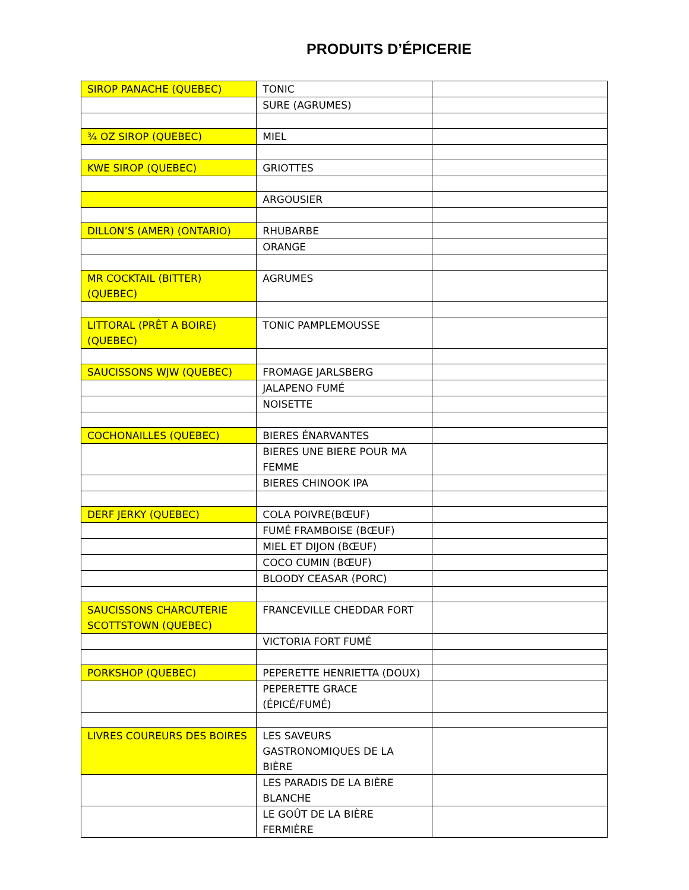PRODUITS D’ÉPICERIE
| SIROP PANACHE (QUEBEC) | TONIC | |
| | SURE (AGRUMES) | |
| ¾ OZ SIROP (QUEBEC) | MIEL | |
| KWE SIROP (QUEBEC) | GRIOTTES | |
| | ARGOUSIER | |
| DILLON’S (AMER) (ONTARIO) | RHUBARBE | |
| | ORANGE | |
| MR COCKTAIL (BITTER) (QUEBEC) | AGRUMES | |
| LITTORAL (PRÊT A BOIRE) (QUEBEC) | TONIC PAMPLEMOUSSE | |
| SAUCISSONS WJW (QUEBEC) | FROMAGE JARLSBERG | |
| | JALAPENO FUMÉ | |
| | NOISETTE | |
| COCHONAILLES (QUEBEC) | BIERES ÉNARVANTES | |
| | BIERES UNE BIERE POUR MA FEMME | |
| | BIERES CHINOOK IPA | |
| DERF JERKY (QUEBEC) | COLA POIVRE(BŒUF) | |
| | FUMÉ FRAMBOISE (BŒUF) | |
| | MIEL ET DIJON (BŒUF) | |
| | COCO CUMIN (BŒUF) | |
| | BLOODY CEASAR (PORC) | |
| SAUCISSONS CHARCUTERIE SCOTTSTOWN (QUEBEC) | FRANCEVILLE CHEDDAR FORT | |
| | VICTORIA FORT FUMÉ | |
| PORKSHOP (QUEBEC) | PEPERETTE HENRIETTA (DOUX) | |
| | PEPERETTE GRACE (ÉPICÉ/FUMÉ) | |
| LIVRES COUREURS DES BOIRES | LES SAVEURS GASTRONOMIQUES DE LA BIÈRE | |
| | LES PARADIS DE LA BIÈRE BLANCHE | |
| | LE GOÛT DE LA BIÈRE FERMIÈRE | |